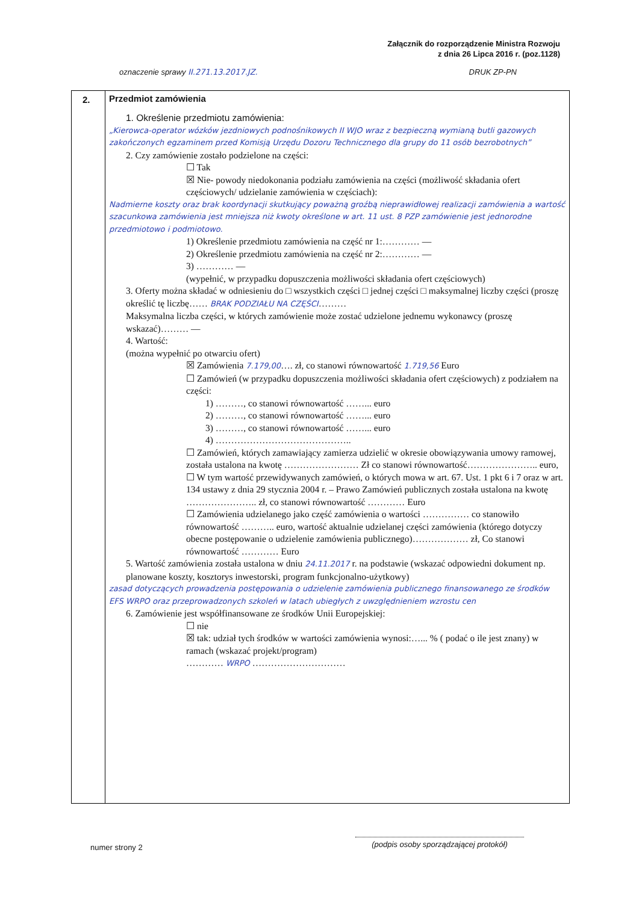Załącznik do rozporządzenie Ministra Rozwoju
z dnia 26 Lipca 2016 r. (poz.1128)
oznaczenie sprawy II.271.13.2017.JZ. DRUK ZP-PN
2.
Przedmiot zamówienia
1. Określenie przedmiotu zamówienia:
„Kierowca-operator wózków jezdniowych podnośnikowych II WJO wraz z bezpieczną wymianą butli gazowych zakończonych egzaminem przed Komisją Urzędu Dozoru Technicznego dla grupy do 11 osób bezrobotnych”
2. Czy zamówienie zostało podzielone na części:
☐ Tak
☒ Nie- powody niedokonania podziału zamówienia na części (możliwość składania ofert częściowych/ udzielanie zamówienia w częściach):
Nadmierne koszty oraz brak koordynacji skutkujący poważną groźbą nieprawidłowej realizacji zamówienia a wartość szacunkowa zamówienia jest mniejsza niż kwoty określone w art. 11 ust. 8 PZP zamówienie jest jednorodne przedmiotowo i podmiotowo.
1) Określenie przedmiotu zamówienia na część nr 1:………… —
2) Określenie przedmiotu zamówienia na część nr 2:………… —
3) ………… —
(wypełnić, w przypadku dopuszczenia możliwości składania ofert częściowych)
3. Oferty można składać w odniesieniu do □ wszystkich części □ jednej części □ maksymalnej liczby części (proszę określić tę liczbę…… BRAK PODZIAŁU NA CZĘŚCI………
Maksymalna liczba części, w których zamówienie może zostać udzielone jednemu wykonawcy (proszę wskazać)……… —
4. Wartość:
(można wypełnić po otwarciu ofert)
☒ Zamówienia 7.179,00…. zł, co stanowi równowartość 1.719,56 Euro
☐ Zamówień (w przypadku dopuszczenia możliwości składania ofert częściowych) z podziałem na części:
1) ………, co stanowi równowartość ……... euro
2) ………, co stanowi równowartość ……... euro
3) ………, co stanowi równowartość ……... euro
4) ……………………………………..
☐ Zamówień, których zamawiający zamierza udzielić w okresie obowiązywania umowy ramowej, została ustalona na kwotę …………………… Zł co stanowi równowartość………………….. euro,
☐ W tym wartość przewidywanych zamówień, o których mowa w art. 67. Ust. 1 pkt 6 i 7 oraz w art. 134 ustawy z dnia 29 stycznia 2004 r. – Prawo Zamówień publicznych została ustalona na kwotę ………………….. zł, co stanowi równowartość ………… Euro
☐ Zamówienia udzielanego jako część zamówienia o wartości …………… co stanowiło równowartość ……….. euro, wartość aktualnie udzielanej części zamówienia (którego dotyczy obecne postępowanie o udzielenie zamówienia publicznego)……………… zł, Co stanowi równowartość ………… Euro
5. Wartość zamówienia została ustalona w dniu 24.11.2017 r. na podstawie (wskazać odpowiedni dokument np. planowane koszty, kosztorys inwestorski, program funkcjonalno-użytkowy)
zasad dotyczących prowadzenia postępowania o udzielenie zamówienia publicznego finansowanego ze środków EFS WRPO oraz przeprowadzonych szkoleń w latach ubiegłych z uwzględnieniem wzrostu cen
6. Zamówienie jest współfinansowane ze środków Unii Europejskiej:
☐ nie
☒ tak: udział tych środków w wartości zamówienia wynosi:…... % ( podać o ile jest znany) w ramach (wskazać projekt/program)
………… WRPO …………………………
numer strony 2
(podpis osoby sporządzającej protokół)